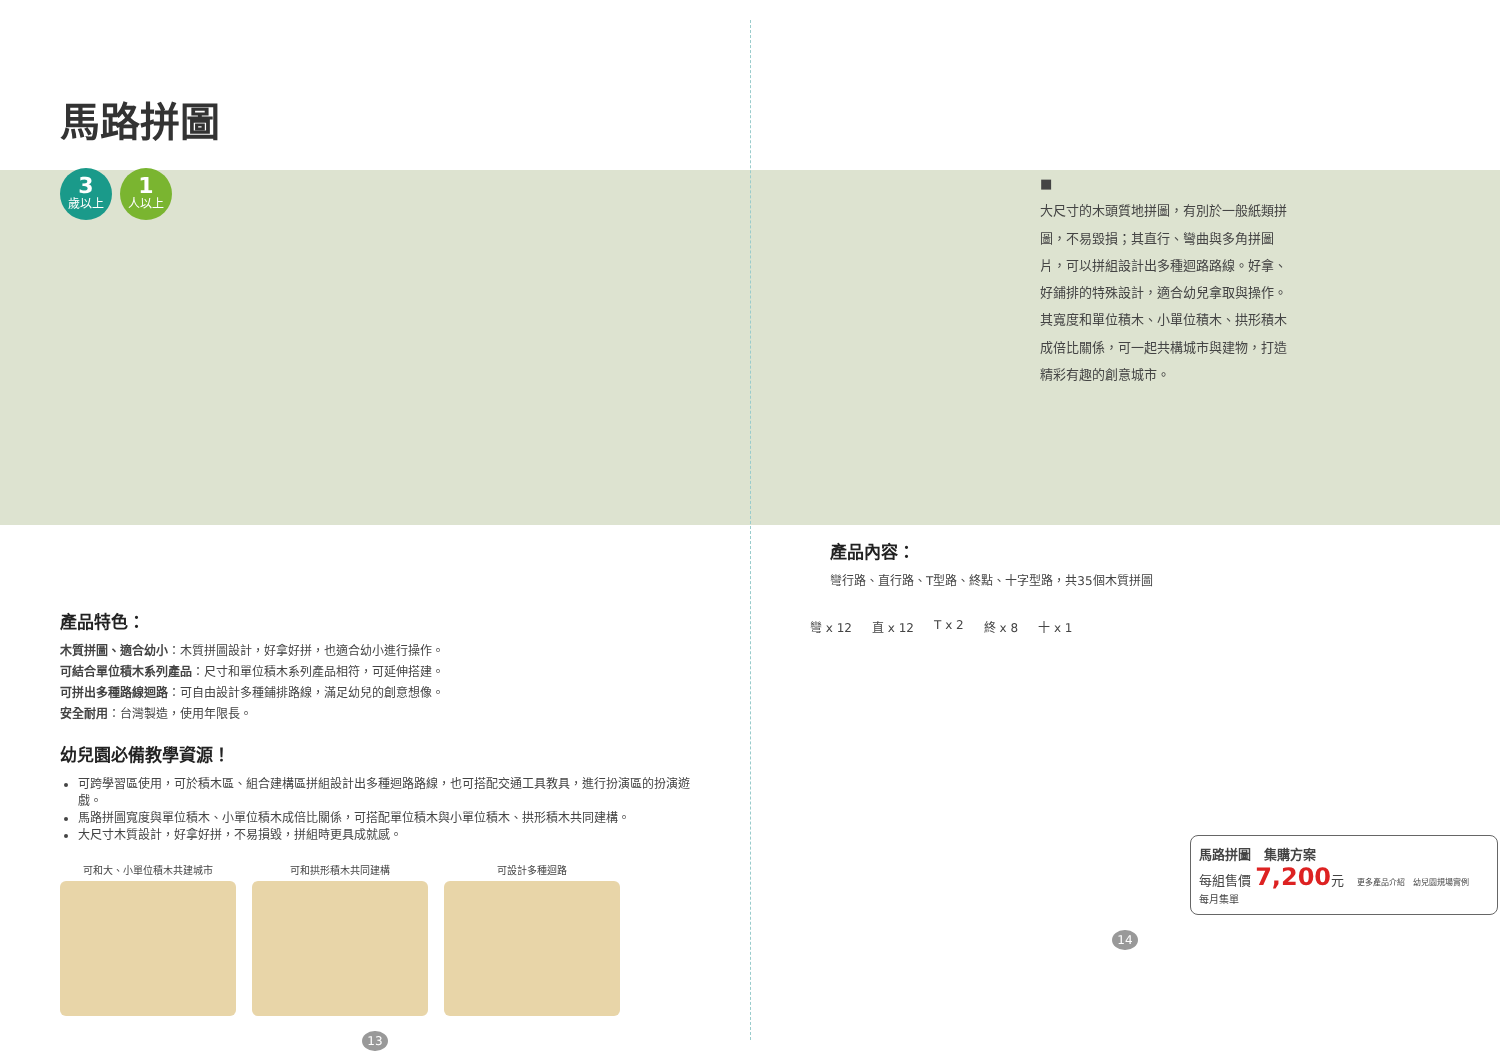馬路拼圖
3
歲以上
1
人以上
產品特色：
木質拼圖、適合幼小：木質拼圖設計，好拿好拼，也適合幼小進行操作。
可結合單位積木系列產品：尺寸和單位積木系列產品相符，可延伸搭建。
可拼出多種路線迴路：可自由設計多種鋪排路線，滿足幼兒的創意想像。
安全耐用：台灣製造，使用年限長。
幼兒園必備教學資源！
可跨學習區使用，可於積木區、組合建構區拼組設計出多種迴路路線，也可搭配交通工具教具，進行扮演區的扮演遊戲。
馬路拼圖寬度與單位積木、小單位積木成倍比關係，可搭配單位積木與小單位積木、拱形積木共同建構。
大尺寸木質設計，好拿好拼，不易損毀，拼組時更具成就感。
可和大、小單位積木共建城市 可和拱形積木共同建構 可設計多種迴路
13
■
大尺寸的木頭質地拼圖，有別於一般紙類拼圖，不易毀損；其直行、彎曲與多角拼圖片，可以拼組設計出多種迴路路線。好拿、好鋪排的特殊設計，適合幼兒拿取與操作。其寬度和單位積木、小單位積木、拱形積木成倍比關係，可一起共構城市與建物，打造精彩有趣的創意城市。
產品內容：
彎行路、直行路、T型路、終點、十字型路，共35個木質拼圖
彎 x 12 直 x 12 T x 2 終 x 8 十 x 1
馬路拼圖　集購方案
每組售價 7,200元　更多產品介紹　幼兒園規場實例
每月集單
14